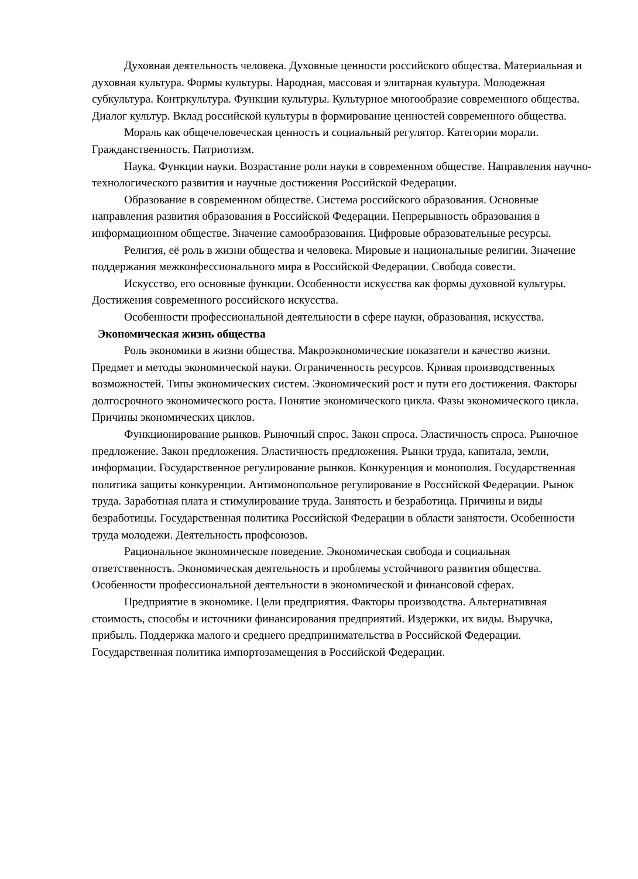Духовная деятельность человека. Духовные ценности российского общества. Материальная и духовная культура. Формы культуры. Народная, массовая и элитарная культура. Молодежная субкультура. Контркультура. Функции культуры. Культурное многообразие современного общества. Диалог культур. Вклад российской культуры в формирование ценностей современного общества.
Мораль как общечеловеческая ценность и социальный регулятор. Категории морали. Гражданственность. Патриотизм.
Наука. Функции науки. Возрастание роли науки в современном обществе. Направления научно-технологического развития и научные достижения Российской Федерации.
Образование в современном обществе. Система российского образования. Основные направления развития образования в Российской Федерации. Непрерывность образования в информационном обществе. Значение самообразования. Цифровые образовательные ресурсы.
Религия, её роль в жизни общества и человека. Мировые и национальные религии. Значение поддержания межконфессионального мира в Российской Федерации. Свобода совести.
Искусство, его основные функции. Особенности искусства как формы духовной культуры. Достижения современного российского искусства.
Особенности профессиональной деятельности в сфере науки, образования, искусства.
Экономическая жизнь общества
Роль экономики в жизни общества. Макроэкономические показатели и качество жизни. Предмет и методы экономической науки. Ограниченность ресурсов. Кривая производственных возможностей. Типы экономических систем. Экономический рост и пути его достижения. Факторы долгосрочного экономического роста. Понятие экономического цикла. Фазы экономического цикла. Причины экономических циклов.
Функционирование рынков. Рыночный спрос. Закон спроса. Эластичность спроса. Рыночное предложение. Закон предложения. Эластичность предложения. Рынки труда, капитала, земли, информации. Государственное регулирование рынков. Конкуренция и монополия. Государственная политика защиты конкуренции. Антимонопольное регулирование в Российской Федерации. Рынок труда. Заработная плата и стимулирование труда. Занятость и безработица. Причины и виды безработицы. Государственная политика Российской Федерации в области занятости. Особенности труда молодежи. Деятельность профсоюзов.
Рациональное экономическое поведение. Экономическая свобода и социальная ответственность. Экономическая деятельность и проблемы устойчивого развития общества. Особенности профессиональной деятельности в экономической и финансовой сферах.
Предприятие в экономике. Цели предприятия. Факторы производства. Альтернативная стоимость, способы и источники финансирования предприятий. Издержки, их виды. Выручка, прибыль. Поддержка малого и среднего предпринимательства в Российской Федерации. Государственная политика импортозамещения в Российской Федерации.